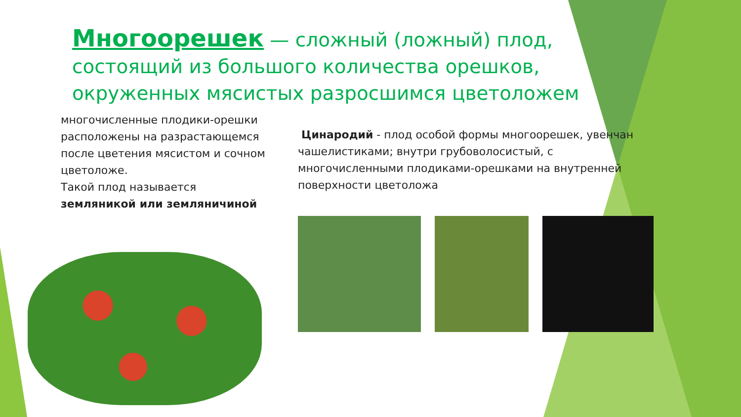Многоорешек — сложный (ложный) плод, состоящий из большого количества орешков, окруженных мясистых разросшимся цветоложем
многочисленные плодики-орешки расположены на разрастающемся после цветения мясистом и сочном цветоложе.
Такой плод называется земляникой или земляничиной
Цинародий - плод особой формы многоорешек, увенчан чашелистиками; внутри грубоволосистый, с многочисленными плодиками-орешками на внутренней поверхности цветоложа